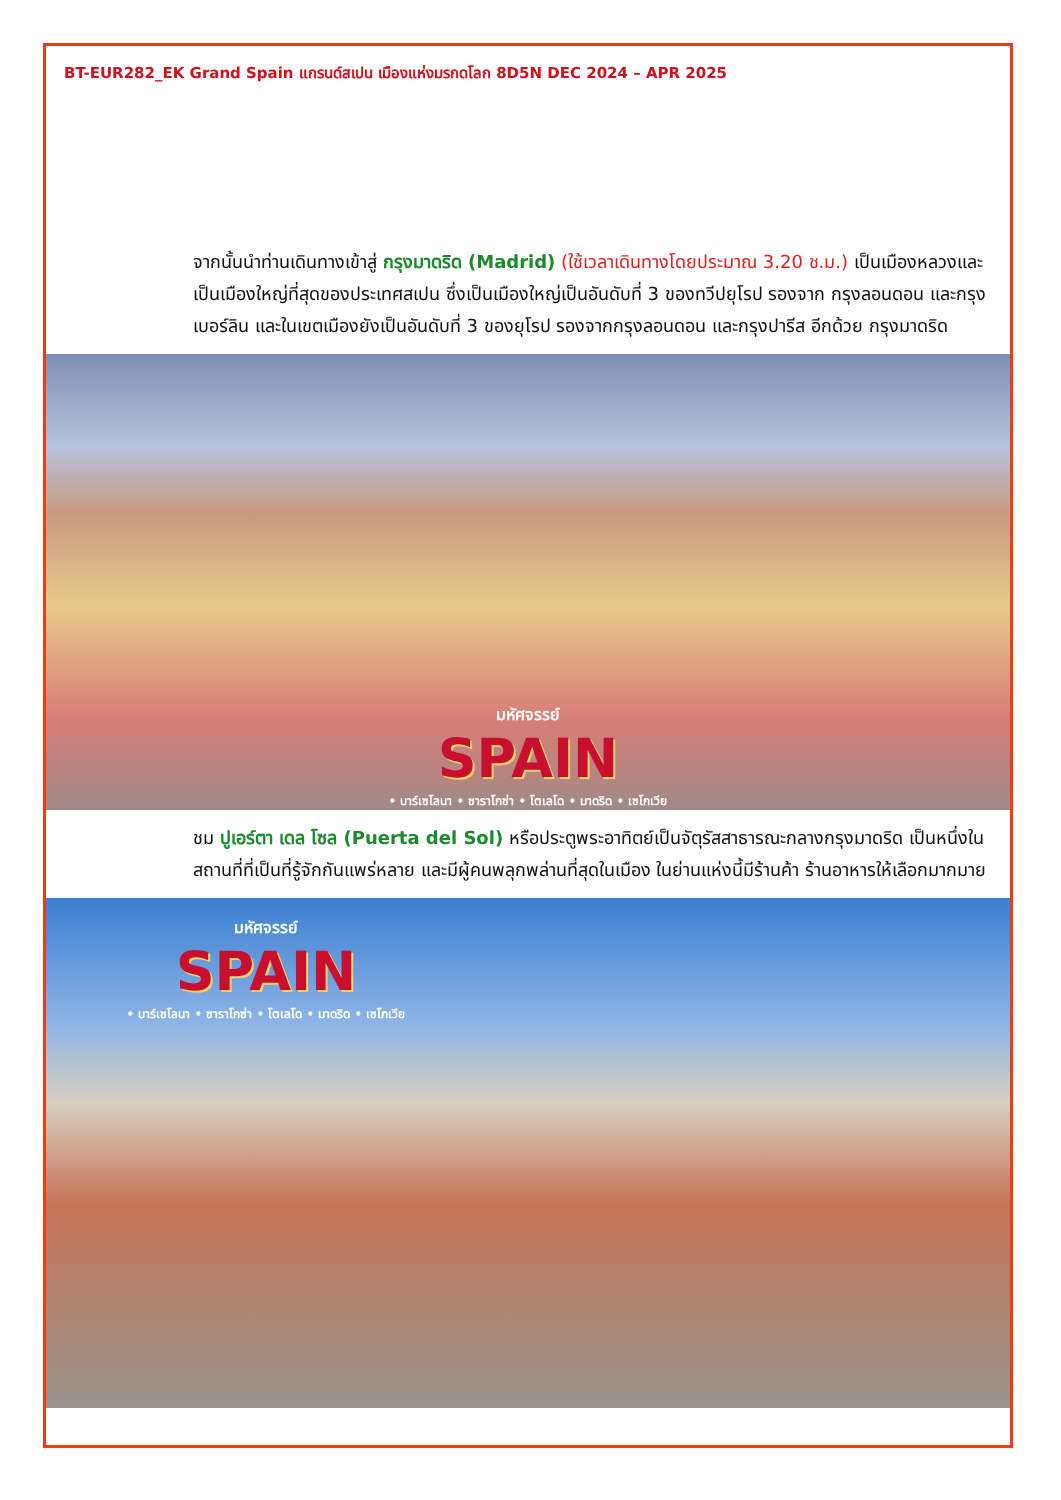BT-EUR282_EK Grand Spain แกรนด์สเปน เมืองแห่งมรกดโลก 8D5N DEC 2024 – APR 2025
จากนั้นนำท่านเดินทางเข้าสู่ กรุงมาดริด (Madrid) (ใช้เวลาเดินทางโดยประมาณ 3.20 ช.ม.) เป็นเมืองหลวงและเป็นเมืองใหญ่ที่สุดของประเทศสเปน ซึ่งเป็นเมืองใหญ่เป็นอันดับที่ 3 ของทวีปยุโรป รองจาก กรุงลอนดอน และกรุงเบอร์ลิน และในเขตเมืองยังเป็นอันดับที่ 3 ของยุโรป รองจากกรุงลอนดอน และกรุงปารีส อีกด้วย กรุงมาดริด
มหัศจรรย์
SPAIN
• บาร์เซโลนา • ซาราโกซ่า • โตเลโด • มาดริด • เซโกเวีย
ชม ปูเอร์ตา เดล โซล (Puerta del Sol) หรือประตูพระอาทิตย์เป็นจัตุรัสสาธารณะกลางกรุงมาดริด เป็นหนึ่งในสถานที่ที่เป็นที่รู้จักกันแพร่หลาย และมีผู้คนพลุกพล่านที่สุดในเมือง ในย่านแห่งนี้มีร้านค้า ร้านอาหารให้เลือกมากมาย
มหัศจรรย์
SPAIN
• บาร์เซโลนา • ซาราโกซ่า • โตเลโด • มาดริด • เซโกเวีย